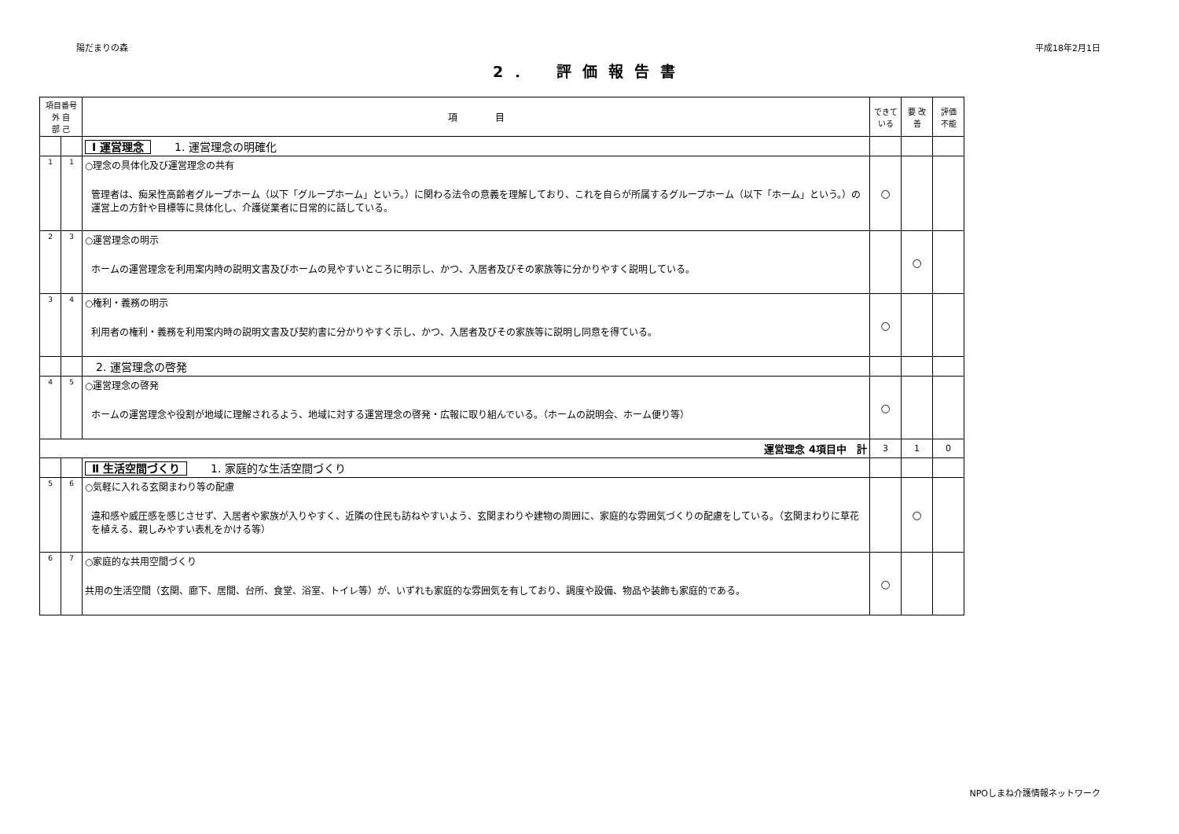陽だまりの森 平成18年2月1日
2． 評価報告書
| 項目番号 外 自 部 己 | | 項 目 | できて いる | 要 改善 | 評価 不能 |
| --- | --- | --- | --- | --- | --- |
| | | Ⅰ 運営理念 1. 運営理念の明確化 | | | |
| 1 | 1 | ○理念の具体化及び運営理念の共有 管理者は、痴呆性高齢者グループホーム（以下「グループホーム」という。）に関わる法令の意義を理解しており、これを自らが所属するグループホーム（以下「ホーム」という。）の運営上の方針や目標等に具体化し、介護従業者に日常的に話している。 | ○ | | |
| 2 | 3 | ○運営理念の明示 ホームの運営理念を利用案内時の説明文書及びホームの見やすいところに明示し、かつ、入居者及びその家族等に分かりやすく説明している。 | | ○ | |
| 3 | 4 | ○権利・義務の明示 利用者の権利・義務を利用案内時の説明文書及び契約書に分かりやすく示し、かつ、入居者及びその家族等に説明し同意を得ている。 | ○ | | |
| | | 2. 運営理念の啓発 | | | |
| 4 | 5 | ○運営理念の啓発 ホームの運営理念や役割が地域に理解されるよう、地域に対する運営理念の啓発・広報に取り組んでいる。（ホームの説明会、ホーム便り等） | ○ | | |
| 運営理念 4項目中 計 | | | 3 | 1 | 0 |
| | | Ⅱ 生活空間づくり 1. 家庭的な生活空間づくり | | | |
| 5 | 6 | ○気軽に入れる玄関まわり等の配慮 違和感や威圧感を感じさせず、入居者や家族が入りやすく、近隣の住民も訪ねやすいよう、玄関まわりや建物の周囲に、家庭的な雰囲気づくりの配慮をしている。（玄関まわりに草花を植える、親しみやすい表札をかける等） | | ○ | |
| 6 | 7 | ○家庭的な共用空間づくり 共用の生活空間（玄関、廊下、居間、台所、食堂、浴室、トイレ等）が、いずれも家庭的な雰囲気を有しており、調度や設備、物品や装飾も家庭的である。 | ○ | | |
NPOしまね介護情報ネットワーク